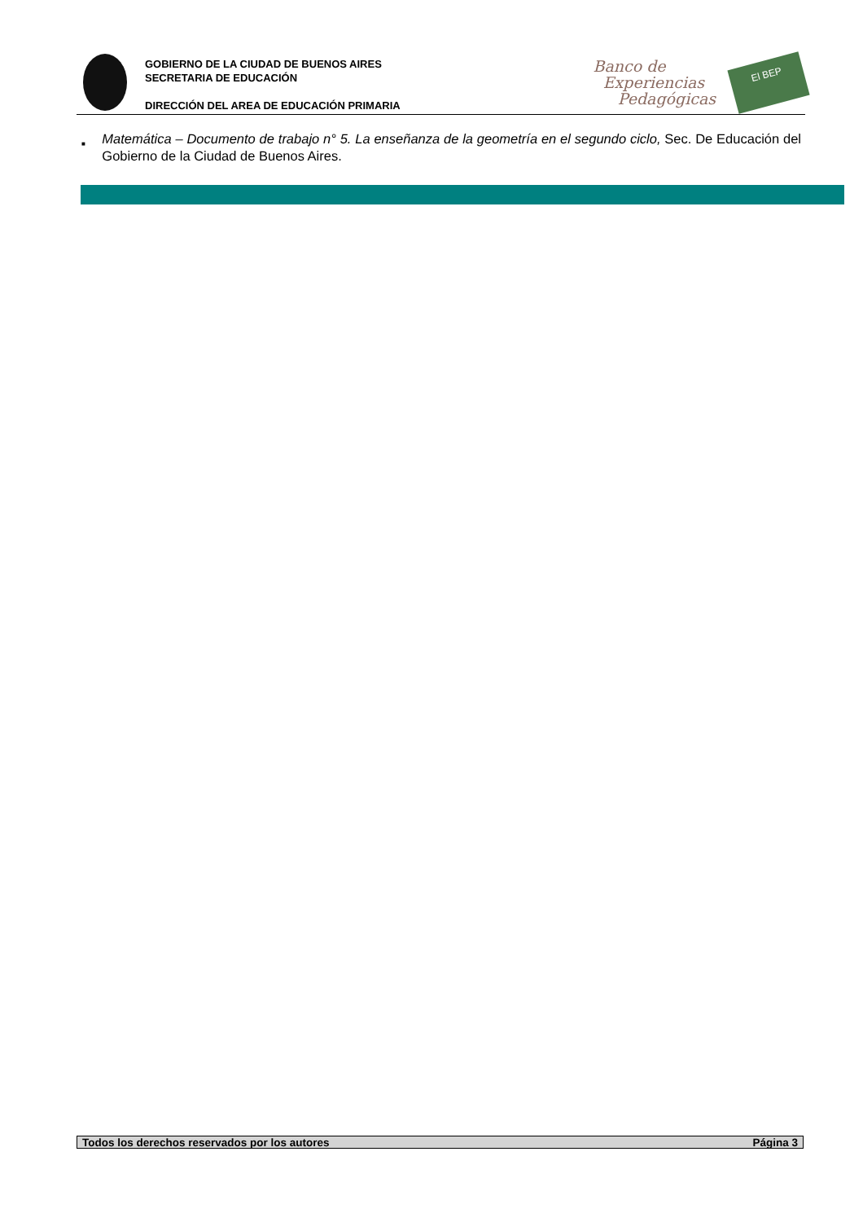GOBIERNO DE LA CIUDAD DE BUENOS AIRES
SECRETARIA DE EDUCACIÓN
DIRECCIÓN DEL AREA DE EDUCACIÓN PRIMARIA
Banco de
Experiencias
Pedagógicas
El BEP
■
Matemática – Documento de trabajo n° 5. La enseñanza de la geometría en el segundo ciclo, Sec. De Educación del Gobierno de la Ciudad de Buenos Aires.
Todos los derechos reservados por los autores Página 3